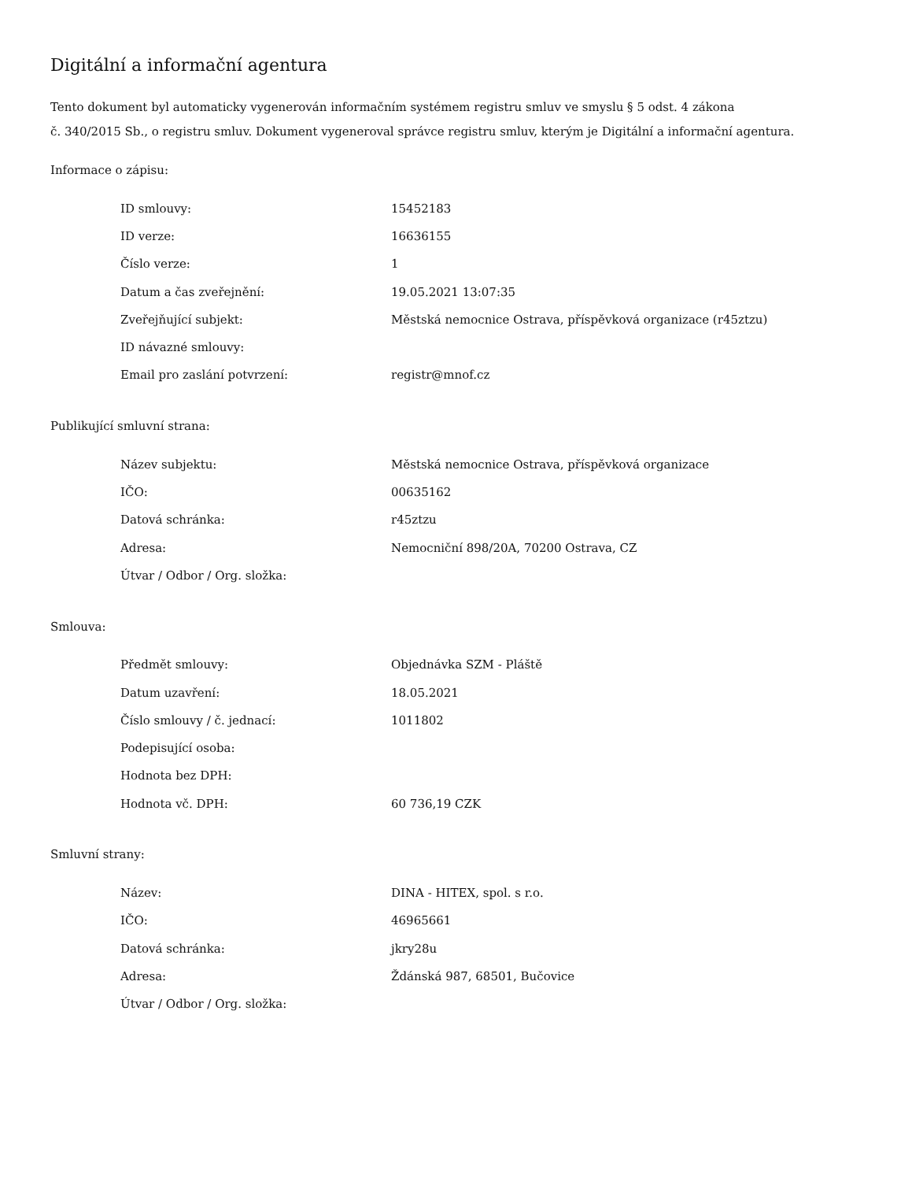Digitální a informační agentura
Tento dokument byl automaticky vygenerován informačním systémem registru smluv ve smyslu § 5 odst. 4 zákona
č. 340/2015 Sb., o registru smluv. Dokument vygeneroval správce registru smluv, kterým je Digitální a informační agentura.
Informace o zápisu:
| ID smlouvy: | 15452183 |
| ID verze: | 16636155 |
| Číslo verze: | 1 |
| Datum a čas zveřejnění: | 19.05.2021 13:07:35 |
| Zveřejňující subjekt: | Městská nemocnice Ostrava, příspěvková organizace (r45ztzu) |
| ID návazné smlouvy: | |
| Email pro zaslání potvrzení: | registr@mnof.cz |
Publikující smluvní strana:
| Název subjektu: | Městská nemocnice Ostrava, příspěvková organizace |
| IČO: | 00635162 |
| Datová schránka: | r45ztzu |
| Adresa: | Nemocniční 898/20A, 70200 Ostrava, CZ |
| Útvar / Odbor / Org. složka: | |
Smlouva:
| Předmět smlouvy: | Objednávka SZM - Pláště |
| Datum uzavření: | 18.05.2021 |
| Číslo smlouvy / č. jednací: | 1011802 |
| Podepisující osoba: | |
| Hodnota bez DPH: | |
| Hodnota vč. DPH: | 60 736,19 CZK |
Smluvní strany:
| Název: | DINA - HITEX, spol. s r.o. |
| IČO: | 46965661 |
| Datová schránka: | jkry28u |
| Adresa: | Ždánská 987, 68501, Bučovice |
| Útvar / Odbor / Org. složka: | |